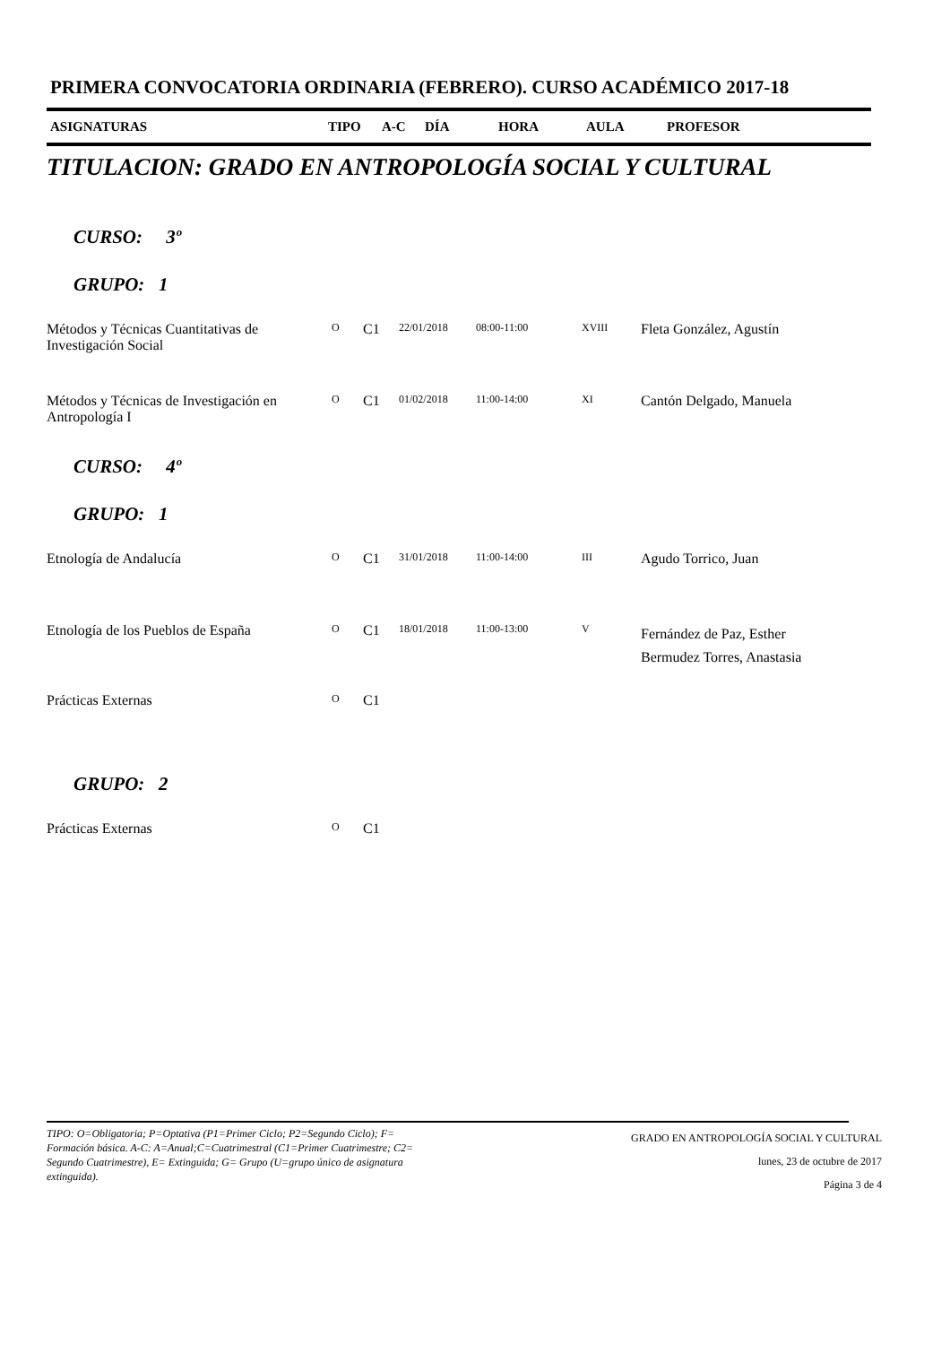PRIMERA CONVOCATORIA ORDINARIA (FEBRERO). CURSO ACADÉMICO 2017-18
ASIGNATURAS TIPO A-C DÍA HORA AULA PROFESOR
TITULACION: GRADO EN ANTROPOLOGÍA SOCIAL Y CULTURAL
CURSO: 3º
GRUPO: 1
| Métodos y Técnicas Cuantitativas de Investigación Social | O | C1 | 22/01/2018 | 08:00-11:00 | XVIII | Fleta González, Agustín |
| Métodos y Técnicas de Investigación en Antropología I | O | C1 | 01/02/2018 | 11:00-14:00 | XI | Cantón Delgado, Manuela |
CURSO: 4º
GRUPO: 1
| Etnología de Andalucía | O | C1 | 31/01/2018 | 11:00-14:00 | III | Agudo Torrico, Juan |
| Etnología de los Pueblos de España | O | C1 | 18/01/2018 | 11:00-13:00 | V | Fernández de Paz, Esther Bermudez Torres, Anastasia |
| Prácticas Externas | O | C1 | | | | |
GRUPO: 2
| Prácticas Externas | O | C1 |
TIPO: O=Obligatoria; P=Optativa (P1=Primer Ciclo; P2=Segundo Ciclo); F= Formación básica. A-C: A=Anual;C=Cuatrimestral (C1=Primer Cuatrimestre; C2= Segundo Cuatrimestre), E= Extinguida; G= Grupo (U=grupo único de asignatura extinguida).
GRADO EN ANTROPOLOGÍA SOCIAL Y CULTURAL
lunes, 23 de octubre de 2017
Página 3 de 4